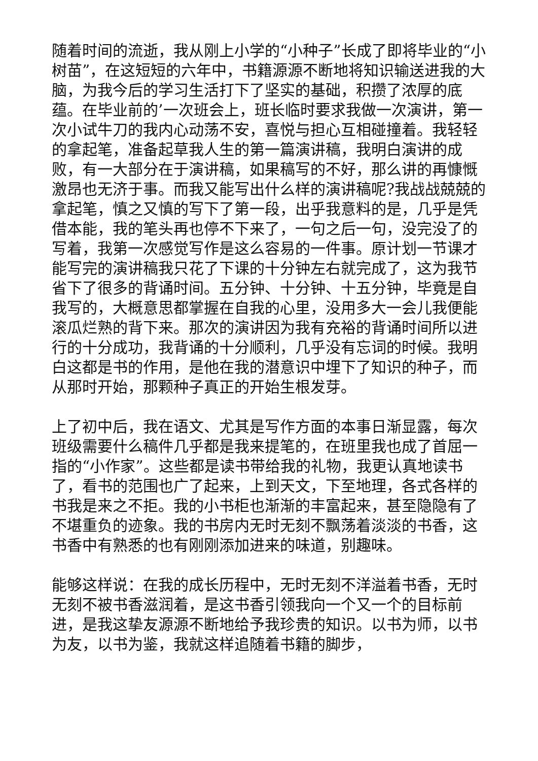随着时间的流逝，我从刚上小学的“小种子”长成了即将毕业的“小树苗”，在这短短的六年中，书籍源源不断地将知识输送进我的大脑，为我今后的学习生活打下了坚实的基础，积攒了浓厚的底蕴。在毕业前的’一次班会上，班长临时要求我做一次演讲，第一次小试牛刀的我内心动荡不安，喜悦与担心互相碰撞着。我轻轻的拿起笔，准备起草我人生的第一篇演讲稿，我明白演讲的成败，有一大部分在于演讲稿，如果稿写的不好，那么讲的再慷慨激昂也无济于事。而我又能写出什么样的演讲稿呢?我战战兢兢的拿起笔，慎之又慎的写下了第一段，出乎我意料的是，几乎是凭借本能，我的笔头再也停不下来了，一句之后一句，没完没了的写着，我第一次感觉写作是这么容易的一件事。原计划一节课才能写完的演讲稿我只花了下课的十分钟左右就完成了，这为我节省下了很多的背诵时间。五分钟、十分钟、十五分钟，毕竟是自我写的，大概意思都掌握在自我的心里，没用多大一会儿我便能滚瓜烂熟的背下来。那次的演讲因为我有充裕的背诵时间所以进行的十分成功，我背诵的十分顺利，几乎没有忘词的时候。我明白这都是书的作用，是他在我的潜意识中埋下了知识的种子，而从那时开始，那颗种子真正的开始生根发芽。
上了初中后，我在语文、尤其是写作方面的本事日渐显露，每次班级需要什么稿件几乎都是我来提笔的，在班里我也成了首屈一指的“小作家”。这些都是读书带给我的礼物，我更认真地读书了，看书的范围也广了起来，上到天文，下至地理，各式各样的书我是来之不拒。我的小书柜也渐渐的丰富起来，甚至隐隐有了不堪重负的迹象。我的书房内无时无刻不飘荡着淡淡的书香，这书香中有熟悉的也有刚刚添加进来的味道，别趣味。
能够这样说：在我的成长历程中，无时无刻不洋溢着书香，无时无刻不被书香滋润着，是这书香引领我向一个又一个的目标前进，是我这挚友源源不断地给予我珍贵的知识。以书为师，以书为友，以书为鉴，我就这样追随着书籍的脚步，